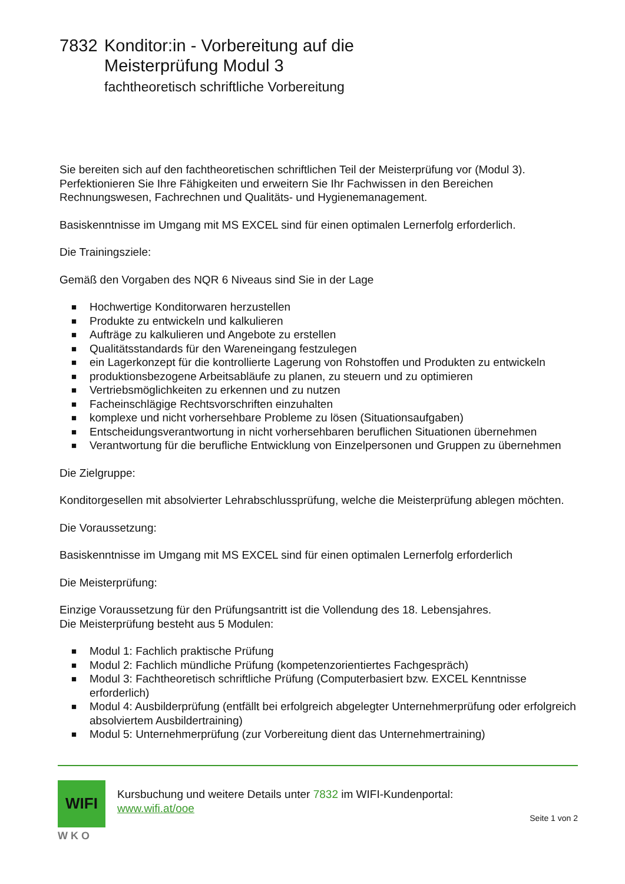7832 Konditor:in - Vorbereitung auf die
Meisterprüfung Modul 3
fachtheoretisch schriftliche Vorbereitung
Sie bereiten sich auf den fachtheoretischen schriftlichen Teil der Meisterprüfung vor (Modul 3).
Perfektionieren Sie Ihre Fähigkeiten und erweitern Sie Ihr Fachwissen in den Bereichen
Rechnungswesen, Fachrechnen und Qualitäts- und Hygienemanagement.
Basiskenntnisse im Umgang mit MS EXCEL sind für einen optimalen Lernerfolg erforderlich.
Die Trainingsziele:
Gemäß den Vorgaben des NQR 6 Niveaus sind Sie in der Lage
■ Hochwertige Konditorwaren herzustellen
■ Produkte zu entwickeln und kalkulieren
■ Aufträge zu kalkulieren und Angebote zu erstellen
■ Qualitätsstandards für den Wareneingang festzulegen
■ ein Lagerkonzept für die kontrollierte Lagerung von Rohstoffen und Produkten zu entwickeln
■ produktionsbezogene Arbeitsabläufe zu planen, zu steuern und zu optimieren
■ Vertriebsmöglichkeiten zu erkennen und zu nutzen
■ Facheinschlägige Rechtsvorschriften einzuhalten
■ komplexe und nicht vorhersehbare Probleme zu lösen (Situationsaufgaben)
■ Entscheidungsverantwortung in nicht vorhersehbaren beruflichen Situationen übernehmen
■ Verantwortung für die berufliche Entwicklung von Einzelpersonen und Gruppen zu übernehmen
Die Zielgruppe:
Konditorgesellen mit absolvierter Lehrabschlussprüfung, welche die Meisterprüfung ablegen möchten.
Die Voraussetzung:
Basiskenntnisse im Umgang mit MS EXCEL sind für einen optimalen Lernerfolg erforderlich
Die Meisterprüfung:
Einzige Voraussetzung für den Prüfungsantritt ist die Vollendung des 18. Lebensjahres.
Die Meisterprüfung besteht aus 5 Modulen:
■ Modul 1: Fachlich praktische Prüfung
■ Modul 2: Fachlich mündliche Prüfung (kompetenzorientiertes Fachgespräch)
■ Modul 3: Fachtheoretisch schriftliche Prüfung (Computerbasiert bzw. EXCEL Kenntnisse erforderlich)
■ Modul 4: Ausbilderprüfung (entfällt bei erfolgreich abgelegter Unternehmerprüfung oder erfolgreich absolviertem Ausbildertraining)
■ Modul 5: Unternehmerprüfung (zur Vorbereitung dient das Unternehmertraining)
WIFI
W K O
Kursbuchung und weitere Details unter 7832 im WIFI-Kundenportal:
www.wifi.at/ooe
Seite 1 von 2